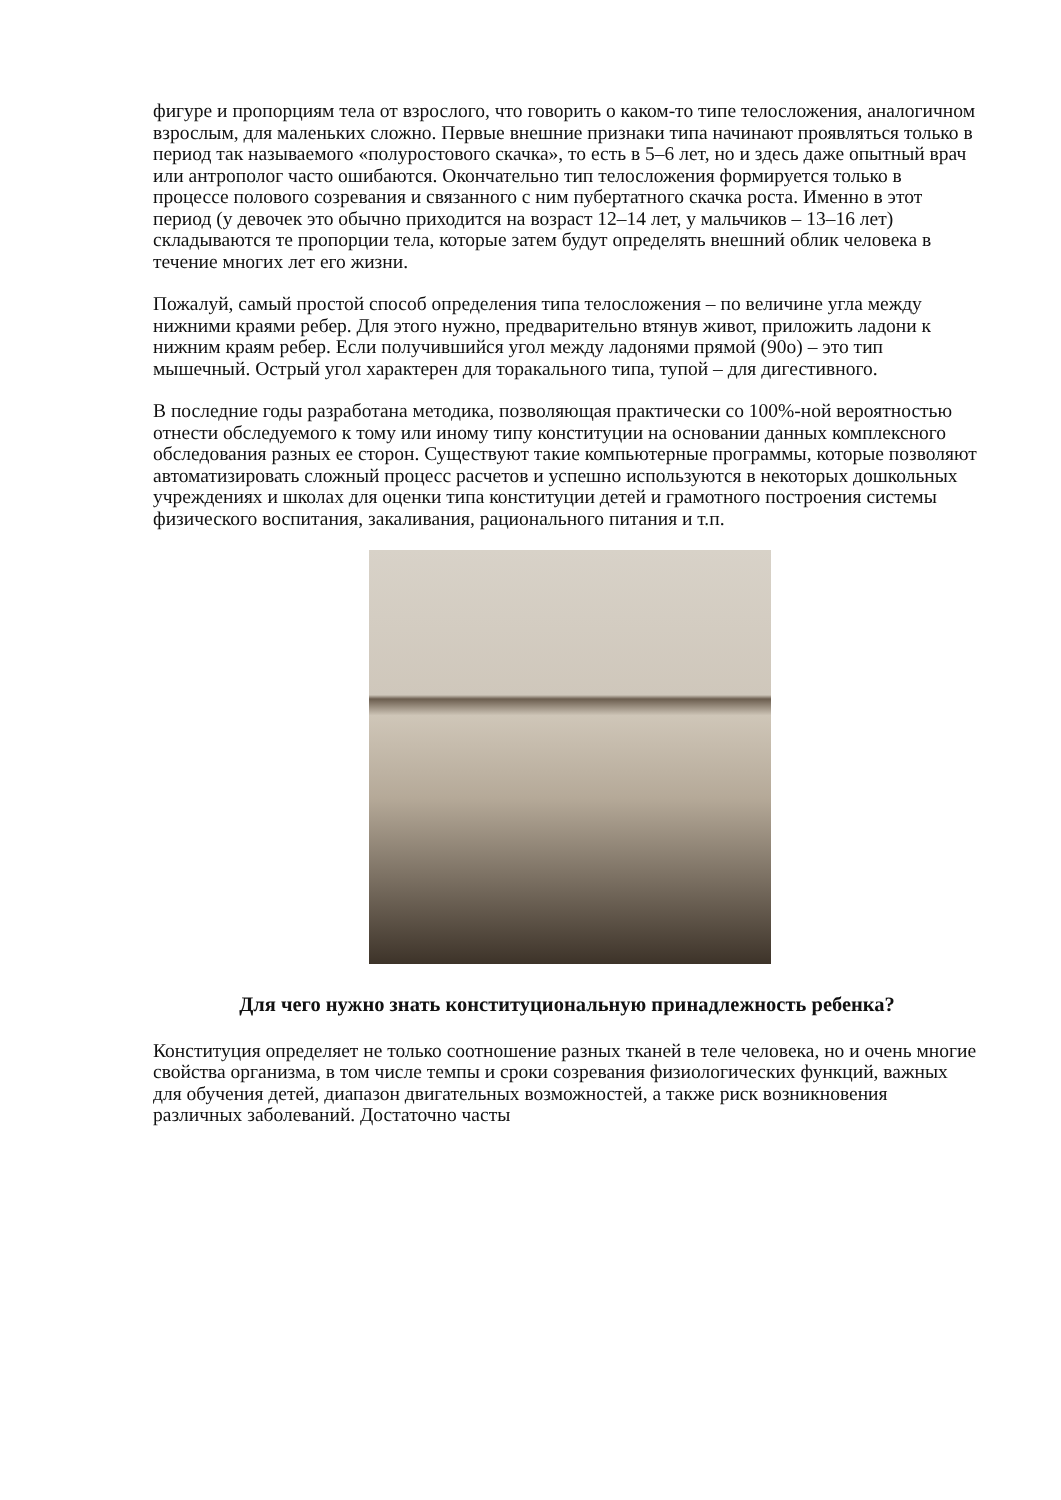фигуре и пропорциям тела от взрослого, что говорить о каком-то типе телосложения, аналогичном взрослым, для маленьких сложно. Первые внешние признаки типа начинают проявляться только в период так называемого «полуростового скачка», то есть в 5–6 лет, но и здесь даже опытный врач или антрополог часто ошибаются. Окончательно тип телосложения формируется только в процессе полового созревания и связанного с ним пубертатного скачка роста. Именно в этот период (у девочек это обычно приходится на возраст 12–14 лет, у мальчиков – 13–16 лет) складываются те пропорции тела, которые затем будут определять внешний облик человека в течение многих лет его жизни.
Пожалуй, самый простой способ определения типа телосложения – по величине угла между нижними краями ребер. Для этого нужно, предварительно втянув живот, приложить ладони к нижним краям ребер. Если получившийся угол между ладонями прямой (90о) – это тип мышечный. Острый угол характерен для торакального типа, тупой – для дигестивного.
В последние годы разработана методика, позволяющая практически со 100%-ной вероятностью отнести обследуемого к тому или иному типу конституции на основании данных комплексного обследования разных ее сторон. Существуют такие компьютерные программы, которые позволяют автоматизировать сложный процесс расчетов и успешно используются в некоторых дошкольных учреждениях и школах для оценки типа конституции детей и грамотного построения системы физического воспитания, закаливания, рационального питания и т.п.
Для чего нужно знать конституциональную принадлежность ребенка?
Конституция определяет не только соотношение разных тканей в теле человека, но и очень многие свойства организма, в том числе темпы и сроки созревания физиологических функций, важных для обучения детей, диапазон двигательных возможностей, а также риск возникновения различных заболеваний. Достаточно часты